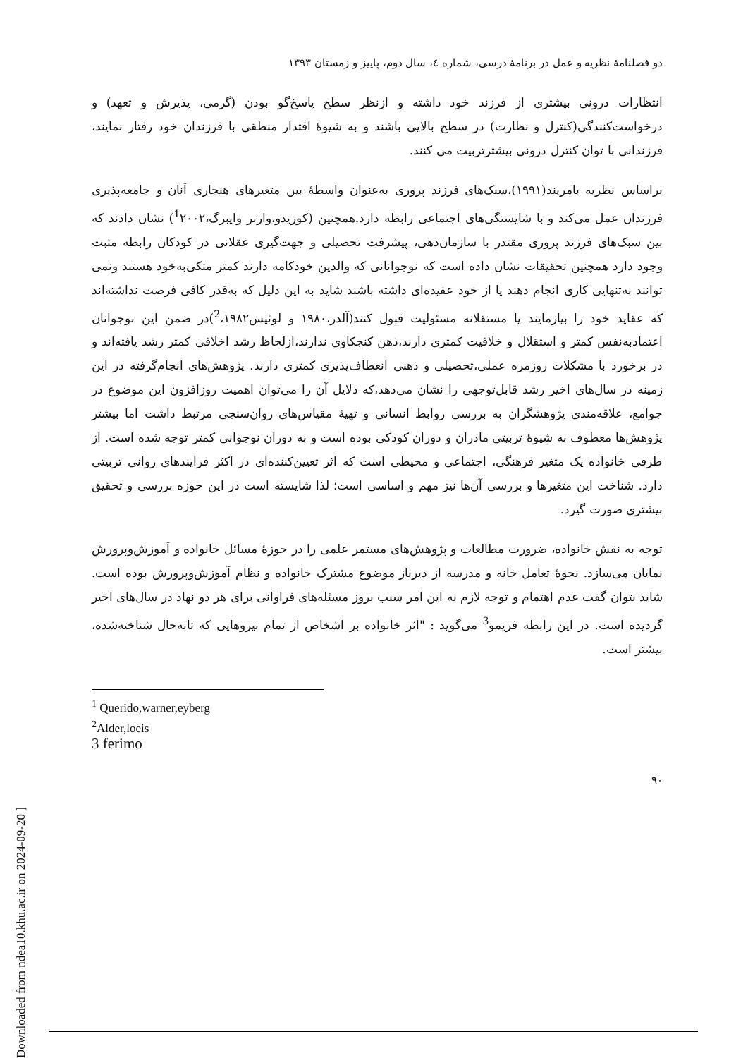[ Downloaded from ndea10.khu.ac.ir on 2024-09-20 ]
دو فصلنامهٔ نظریه و عمل در برنامهٔ درسی، شماره ٤، سال دوم، پاییز و زمستان ١٣٩٣
انتظارات درونی بیشتری از فرزند خود داشته و ازنظر سطح پاسخ‌گو بودن (گرمی، پذیرش و تعهد) و درخواست‌کنندگی(کنترل و نظارت) در سطح بالایی باشند و به شیوهٔ اقتدار منطقی با فرزندان خود رفتار نمایند، فرزندانی با توان کنترل درونی بیشترتربیت می کنند.
براساس نظریه بامریند(١٩٩١)،سبک‌های فرزند پروری به‌عنوان واسطهٔ بین متغیرهای هنجاری آنان و جامعه‌پذیری فرزندان عمل می‌کند و با شایستگی‌های اجتماعی رابطه دارد.همچنین (کوریدو،وارنر وایبرگ،<sup>1</sup>٢٠٠٢) نشان دادند که بین سبک‌های فرزند پروری مقتدر با سازمان‌دهی، پیشرفت تحصیلی و جهت‌گیری عقلانی در کودکان رابطه مثبت وجود دارد همچنین تحقیقات نشان داده است که نوجوانانی که والدین خودکامه دارند کمتر متکی‌به‌خود هستند ونمی توانند به‌تنهایی کاری انجام دهند یا از خود عقیده‌ای داشته باشند شاید به این دلیل که به‌قدر کافی فرصت نداشته‌اند که عقاید خود را بیازمایند یا مستقلانه مسئولیت قبول کنند(آلدر،١٩٨٠ و لوئیس<sup>2</sup>،١٩٨٢)در ضمن این نوجوانان اعتمادبه‌نفس کمتر و استقلال و خلاقیت کمتری دارند،ذهن کنجکاوی ندارند،ازلحاظ رشد اخلاقی کمتر رشد یافته‌اند و در برخورد با مشکلات روزمره عملی،تحصیلی و ذهنی انعطاف‌پذیری کمتری دارند. پژوهش‌های انجام‌گرفته در این زمینه در سال‌های اخیر رشد قابل‌توجهی را نشان می‌دهد،که دلایل آن را می‌توان اهمیت روزافزون این موضوع در جوامع، علاقه‌مندی پژوهشگران به بررسی روابط انسانی و تهیهٔ مقیاس‌های روان‌سنجی مرتبط داشت اما بیشتر پژوهش‌ها معطوف به شیوهٔ تربیتی مادران و دوران کودکی بوده است و به دوران نوجوانی کمتر توجه شده است. از طرفی خانواده یک متغیر فرهنگی، اجتماعی و محیطی است که اثر تعیین‌کننده‌ای در اکثر فرایندهای روانی تربیتی دارد. شناخت این متغیرها و بررسی آن‌ها نیز مهم و اساسی است؛ لذا شایسته است در این حوزه بررسی و تحقیق بیشتری صورت گیرد.
توجه به نقش خانواده، ضرورت مطالعات و پژوهش‌های مستمر علمی را در حوزهٔ مسائل خانواده و آموزش‌وپرورش نمایان می‌سازد. نحوهٔ تعامل خانه و مدرسه از دیرباز موضوع مشترک خانواده و نظام آموزش‌وپرورش بوده است. شاید بتوان گفت عدم اهتمام و توجه لازم به این امر سبب بروز مسئله‌های فراوانی برای هر دو نهاد در سال‌های اخیر گردیده است. در این رابطه فریمو<sup>3</sup> می‌گوید : "اثر خانواده بر اشخاص از تمام نیروهایی که تابه‌حال شناخته‌شده، بیشتر است.
<sup>1</sup> Querido,warner,eyberg
<sup>2</sup> Alder,loeis
3 ferimo
٩٠